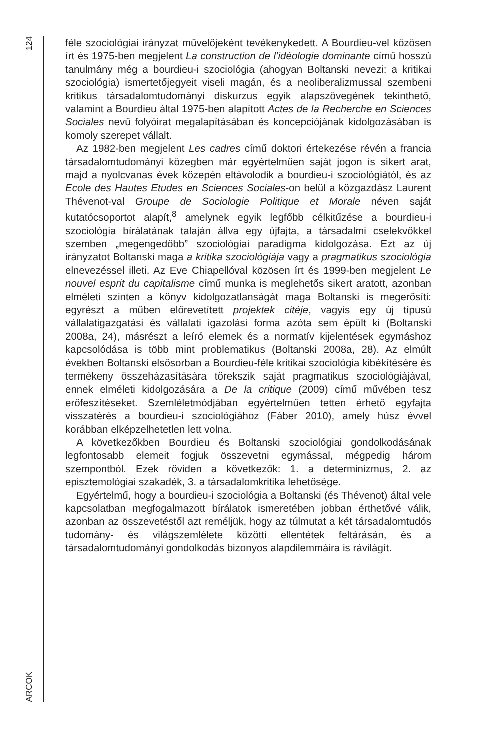124
ARCOK
féle szociológiai irányzat művelőjeként tevékenykedett. A Bourdieu-vel közösen írt és 1975-ben megjelent La construction de l’idéologie dominante című hosszú tanulmány még a bourdieu-i szociológia (ahogyan Boltanski nevezi: a kritikai szociológia) ismertetőjegyeit viseli magán, és a neoliberalizmussal szembeni kritikus társadalomtudományi diskurzus egyik alapszövegének tekinthető, valamint a Bourdieu által 1975-ben alapított Actes de la Recherche en Sciences Sociales nevű folyóirat megalapításában és koncepciójának kidolgozásában is komoly szerepet vállalt.
Az 1982-ben megjelent Les cadres című doktori értekezése révén a francia társadalomtudományi közegben már egyértelműen saját jogon is sikert arat, majd a nyolcvanas évek közepén eltávolodik a bourdieu-i szociológiától, és az Ecole des Hautes Etudes en Sciences Sociales-on belül a közgazdász Laurent Thévenot-val Groupe de Sociologie Politique et Morale néven saját kutatócsoportot alapít,<sup>8</sup> amelynek egyik legfőbb célkitűzése a bourdieu-i szociológia bírálatának talaján állva egy újfajta, a társadalmi cselekvőkkel szemben „megengedőbb” szociológiai paradigma kidolgozása. Ezt az új irányzatot Boltanski maga a kritika szociológiája vagy a pragmatikus szociológia elnevezéssel illeti. Az Eve Chiapellóval közösen írt és 1999-ben megjelent Le nouvel esprit du capitalisme című munka is meglehetős sikert aratott, azonban elméleti szinten a könyv kidolgozatlanságát maga Boltanski is megerősíti: egyrészt a műben előrevetített projektek citéje, vagyis egy új típusú vállalatigazgatási és vállalati igazolási forma azóta sem épült ki (Boltanski 2008a, 24), másrészt a leíró elemek és a normatív kijelentések egymáshoz kapcsolódása is több mint problematikus (Boltanski 2008a, 28). Az elmúlt években Boltanski elsősorban a Bourdieu-féle kritikai szociológia kibékítésére és termékeny összeházasítására törekszik saját pragmatikus szociológiájával, ennek elméleti kidolgozására a De la critique (2009) című művében tesz erőfeszítéseket. Szemléletmódjában egyértelműen tetten érhető egyfajta visszatérés a bourdieu-i szociológiához (Fáber 2010), amely húsz évvel korábban elképzelhetetlen lett volna.
A következőkben Bourdieu és Boltanski szociológiai gondolkodásának legfontosabb elemeit fogjuk összevetni egymással, mégpedig három szempontból. Ezek röviden a következők: 1. a determinizmus, 2. az episztemológiai szakadék, 3. a társadalomkritika lehetősége.
Egyértelmű, hogy a bourdieu-i szociológia a Boltanski (és Thévenot) által vele kapcsolatban megfogalmazott bírálatok ismeretében jobban érthetővé válik, azonban az összevetéstől azt reméljük, hogy az túlmutat a két társadalomtudós tudomány- és világszemlélete közötti ellentétek feltárásán, és a társadalomtudományi gondolkodás bizonyos alapdilemmáira is rávilágít.